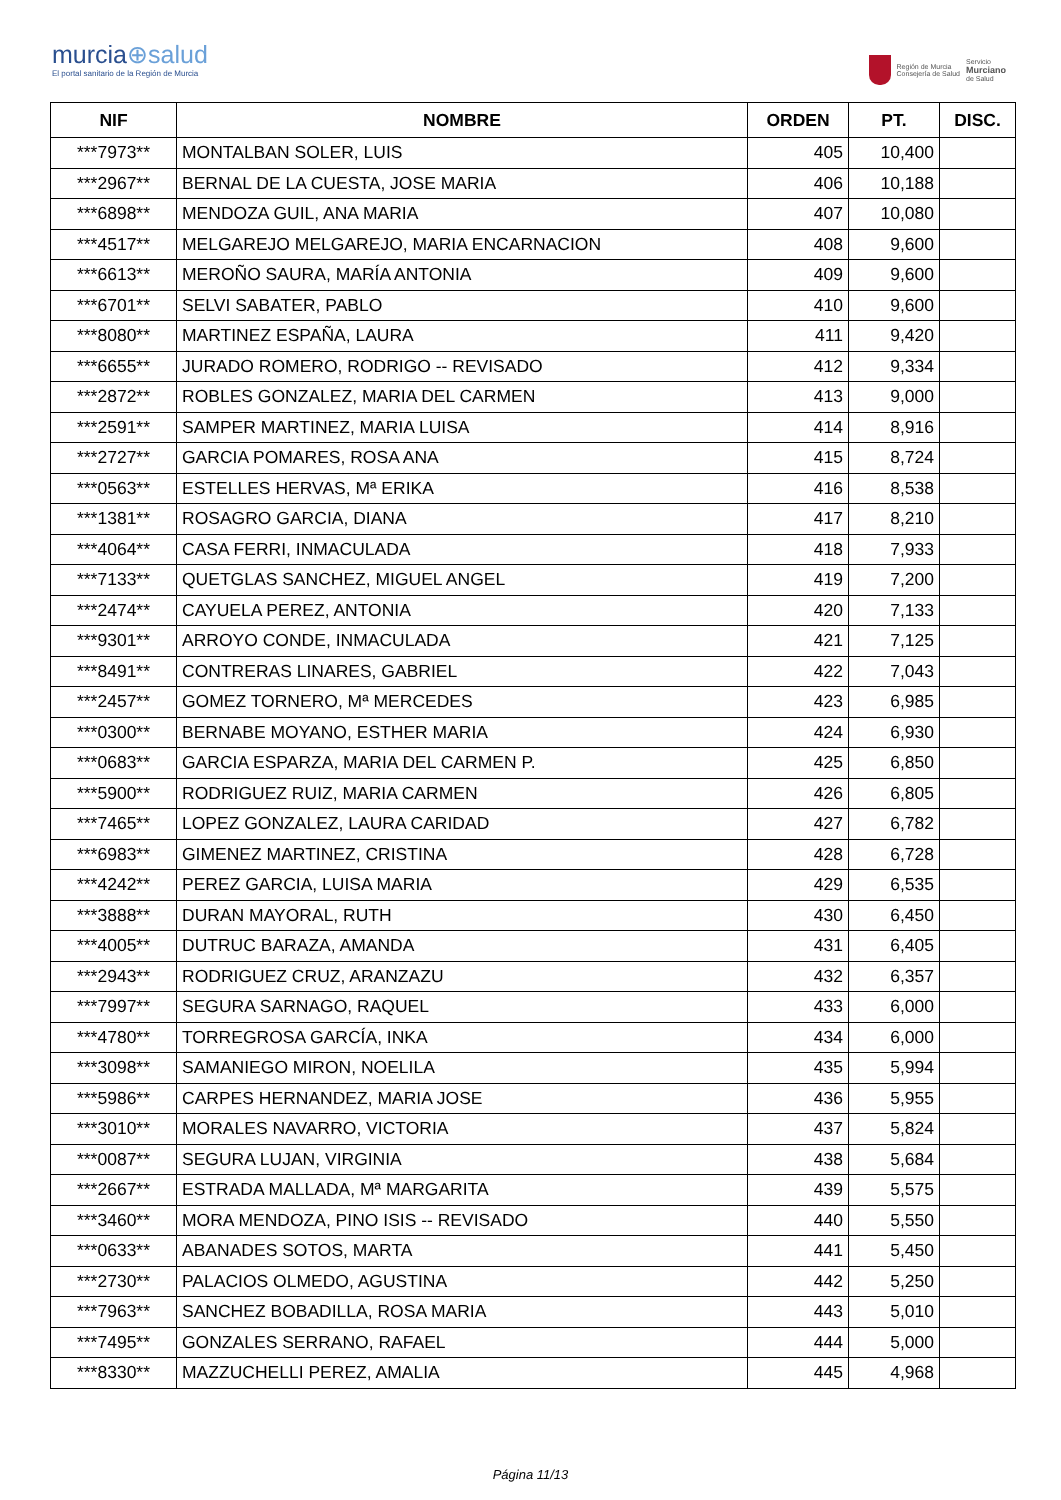murcia⊕salud
El portal sanitario de la Región de Murcia
Región de Murcia
Consejería de Salud
Servicio
Murciano
de Salud
| NIF | NOMBRE | ORDEN | PT. | DISC. |
| --- | --- | --- | --- | --- |
| ***7973** | MONTALBAN SOLER, LUIS | 405 | 10,400 | |
| ***2967** | BERNAL DE LA CUESTA, JOSE MARIA | 406 | 10,188 | |
| ***6898** | MENDOZA GUIL, ANA MARIA | 407 | 10,080 | |
| ***4517** | MELGAREJO MELGAREJO, MARIA ENCARNACION | 408 | 9,600 | |
| ***6613** | MEROÑO SAURA, MARÍA ANTONIA | 409 | 9,600 | |
| ***6701** | SELVI SABATER, PABLO | 410 | 9,600 | |
| ***8080** | MARTINEZ ESPAÑA, LAURA | 411 | 9,420 | |
| ***6655** | JURADO ROMERO, RODRIGO -- REVISADO | 412 | 9,334 | |
| ***2872** | ROBLES GONZALEZ, MARIA DEL CARMEN | 413 | 9,000 | |
| ***2591** | SAMPER MARTINEZ, MARIA LUISA | 414 | 8,916 | |
| ***2727** | GARCIA POMARES, ROSA ANA | 415 | 8,724 | |
| ***0563** | ESTELLES HERVAS, Mª ERIKA | 416 | 8,538 | |
| ***1381** | ROSAGRO GARCIA, DIANA | 417 | 8,210 | |
| ***4064** | CASA FERRI, INMACULADA | 418 | 7,933 | |
| ***7133** | QUETGLAS SANCHEZ, MIGUEL ANGEL | 419 | 7,200 | |
| ***2474** | CAYUELA PEREZ, ANTONIA | 420 | 7,133 | |
| ***9301** | ARROYO CONDE, INMACULADA | 421 | 7,125 | |
| ***8491** | CONTRERAS LINARES, GABRIEL | 422 | 7,043 | |
| ***2457** | GOMEZ TORNERO, Mª MERCEDES | 423 | 6,985 | |
| ***0300** | BERNABE MOYANO, ESTHER MARIA | 424 | 6,930 | |
| ***0683** | GARCIA ESPARZA, MARIA DEL CARMEN P. | 425 | 6,850 | |
| ***5900** | RODRIGUEZ RUIZ, MARIA CARMEN | 426 | 6,805 | |
| ***7465** | LOPEZ GONZALEZ, LAURA CARIDAD | 427 | 6,782 | |
| ***6983** | GIMENEZ MARTINEZ, CRISTINA | 428 | 6,728 | |
| ***4242** | PEREZ GARCIA, LUISA MARIA | 429 | 6,535 | |
| ***3888** | DURAN MAYORAL, RUTH | 430 | 6,450 | |
| ***4005** | DUTRUC BARAZA, AMANDA | 431 | 6,405 | |
| ***2943** | RODRIGUEZ CRUZ, ARANZAZU | 432 | 6,357 | |
| ***7997** | SEGURA SARNAGO, RAQUEL | 433 | 6,000 | |
| ***4780** | TORREGROSA GARCÍA, INKA | 434 | 6,000 | |
| ***3098** | SAMANIEGO MIRON, NOELILA | 435 | 5,994 | |
| ***5986** | CARPES HERNANDEZ, MARIA JOSE | 436 | 5,955 | |
| ***3010** | MORALES NAVARRO, VICTORIA | 437 | 5,824 | |
| ***0087** | SEGURA LUJAN, VIRGINIA | 438 | 5,684 | |
| ***2667** | ESTRADA MALLADA, Mª MARGARITA | 439 | 5,575 | |
| ***3460** | MORA MENDOZA, PINO ISIS -- REVISADO | 440 | 5,550 | |
| ***0633** | ABANADES SOTOS, MARTA | 441 | 5,450 | |
| ***2730** | PALACIOS OLMEDO, AGUSTINA | 442 | 5,250 | |
| ***7963** | SANCHEZ BOBADILLA, ROSA MARIA | 443 | 5,010 | |
| ***7495** | GONZALES SERRANO, RAFAEL | 444 | 5,000 | |
| ***8330** | MAZZUCHELLI PEREZ, AMALIA | 445 | 4,968 | |
Página 11/13